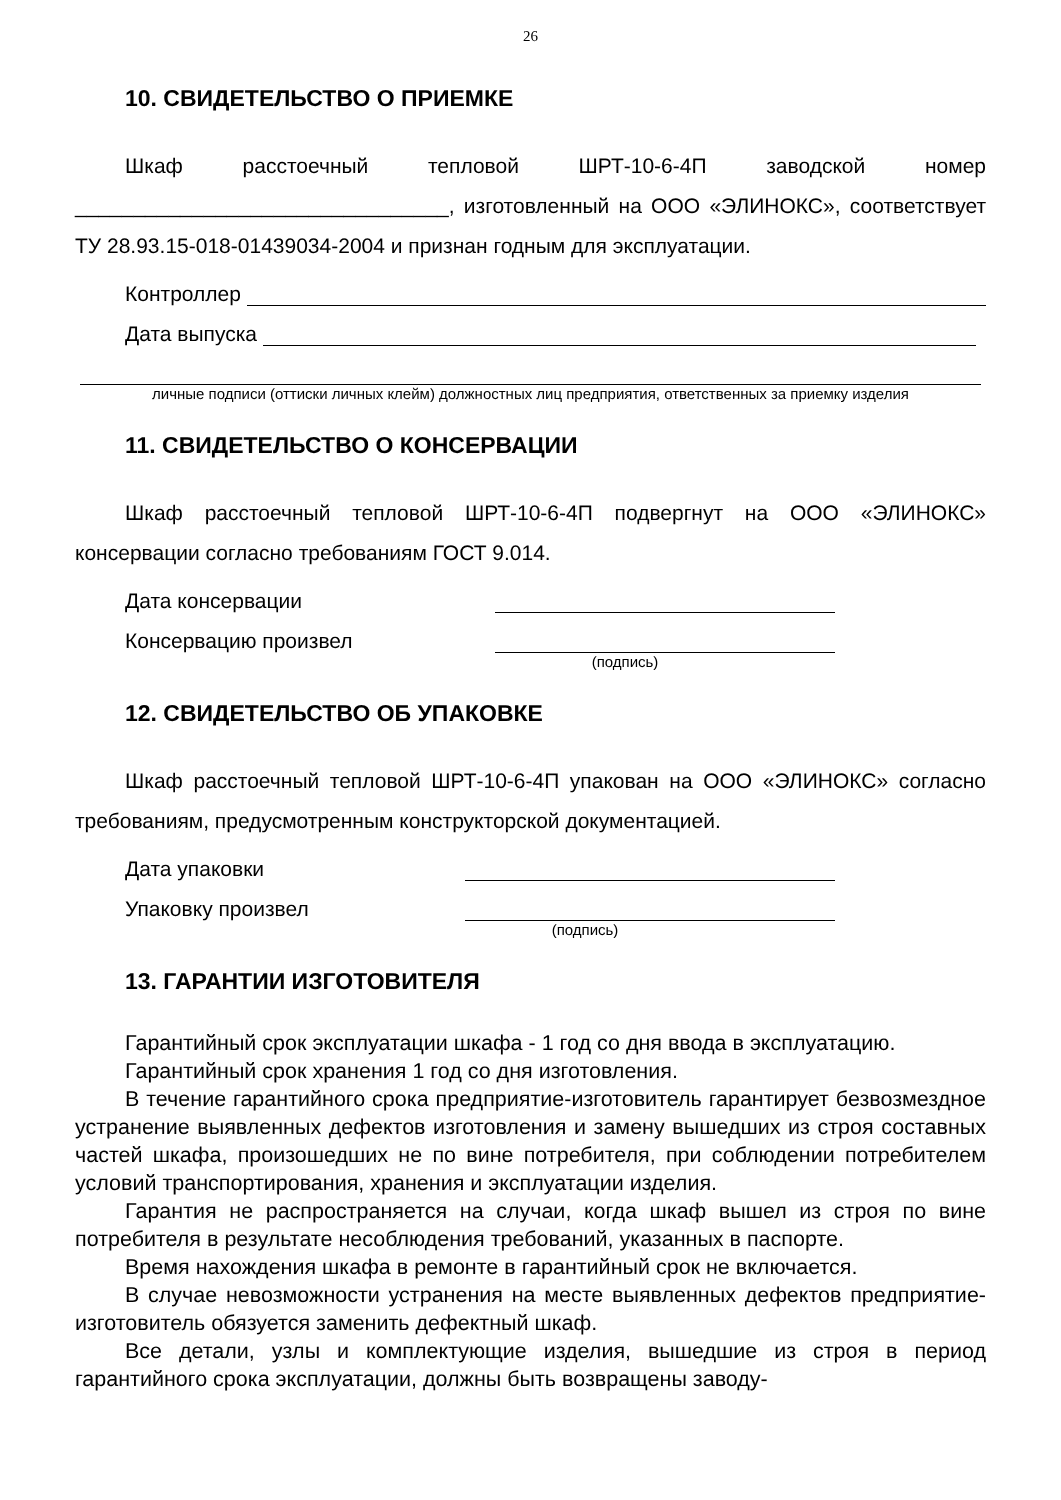26
10. СВИДЕТЕЛЬСТВО О ПРИЕМКЕ
Шкаф расстоечный тепловой ШРТ-10-6-4П заводской номер ________________________________, изготовленный на ООО «ЭЛИНОКС», соответствует ТУ 28.93.15-018-01439034-2004 и признан годным для эксплуатации.
Контроллер
Дата выпуска
личные подписи (оттиски личных клейм) должностных лиц предприятия, ответственных за приемку изделия
11. СВИДЕТЕЛЬСТВО О КОНСЕРВАЦИИ
Шкаф расстоечный тепловой ШРТ-10-6-4П подвергнут на ООО «ЭЛИНОКС» консервации согласно требованиям ГОСТ 9.014.
Дата консервации
Консервацию произвел
(подпись)
12. СВИДЕТЕЛЬСТВО ОБ УПАКОВКЕ
Шкаф расстоечный тепловой ШРТ-10-6-4П упакован на ООО «ЭЛИНОКС» согласно требованиям, предусмотренным конструкторской документацией.
Дата упаковки
Упаковку произвел
(подпись)
13. ГАРАНТИИ ИЗГОТОВИТЕЛЯ
Гарантийный срок эксплуатации шкафа - 1 год со дня ввода в эксплуатацию.
Гарантийный срок хранения 1 год со дня изготовления.
В течение гарантийного срока предприятие-изготовитель гарантирует безвозмездное устранение выявленных дефектов изготовления и замену вышедших из строя составных частей шкафа, произошедших не по вине потребителя, при соблюдении потребителем условий транспортирования, хранения и эксплуатации изделия.
Гарантия не распространяется на случаи, когда шкаф вышел из строя по вине потребителя в результате несоблюдения требований, указанных в паспорте.
Время нахождения шкафа в ремонте в гарантийный срок не включается.
В случае невозможности устранения на месте выявленных дефектов предприятие-изготовитель обязуется заменить дефектный шкаф.
Все детали, узлы и комплектующие изделия, вышедшие из строя в период гарантийного срока эксплуатации, должны быть возвращены заводу-